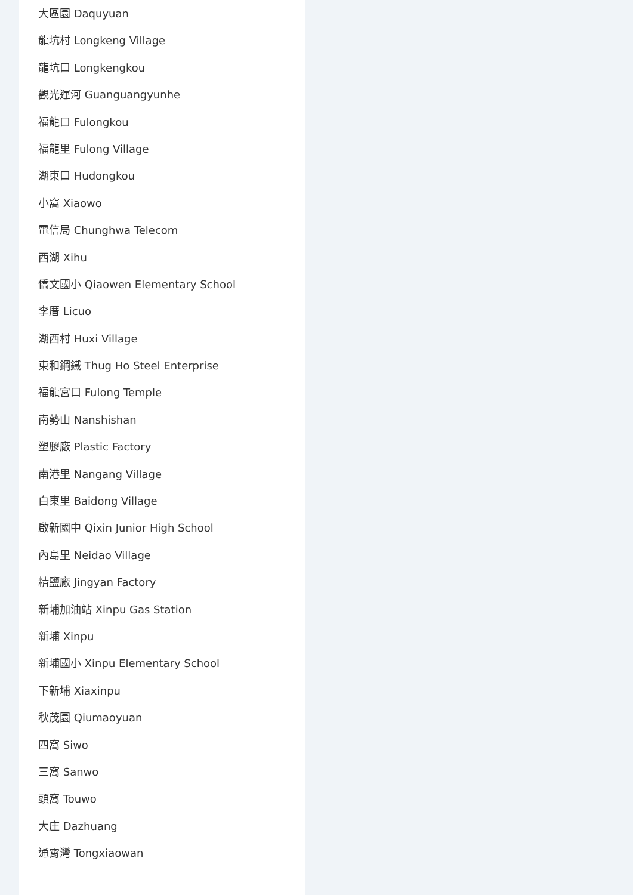大區園 Daquyuan
龍坑村 Longkeng Village
龍坑口 Longkengkou
觀光運河 Guanguangyunhe
福龍口 Fulongkou
福龍里 Fulong Village
湖東口 Hudongkou
小窩 Xiaowo
電信局 Chunghwa Telecom
西湖 Xihu
僑文國小 Qiaowen Elementary School
李厝 Licuo
湖西村 Huxi Village
東和鋼鐵 Thug Ho Steel Enterprise
福龍宮口 Fulong Temple
南勢山 Nanshishan
塑膠廠 Plastic Factory
南港里 Nangang Village
白東里 Baidong Village
啟新國中 Qixin Junior High School
內島里 Neidao Village
精鹽廠 Jingyan Factory
新埔加油站 Xinpu Gas Station
新埔 Xinpu
新埔國小 Xinpu Elementary School
下新埔 Xiaxinpu
秋茂園 Qiumaoyuan
四窩 Siwo
三窩 Sanwo
頭窩 Touwo
大庄 Dazhuang
通霄灣 Tongxiaowan